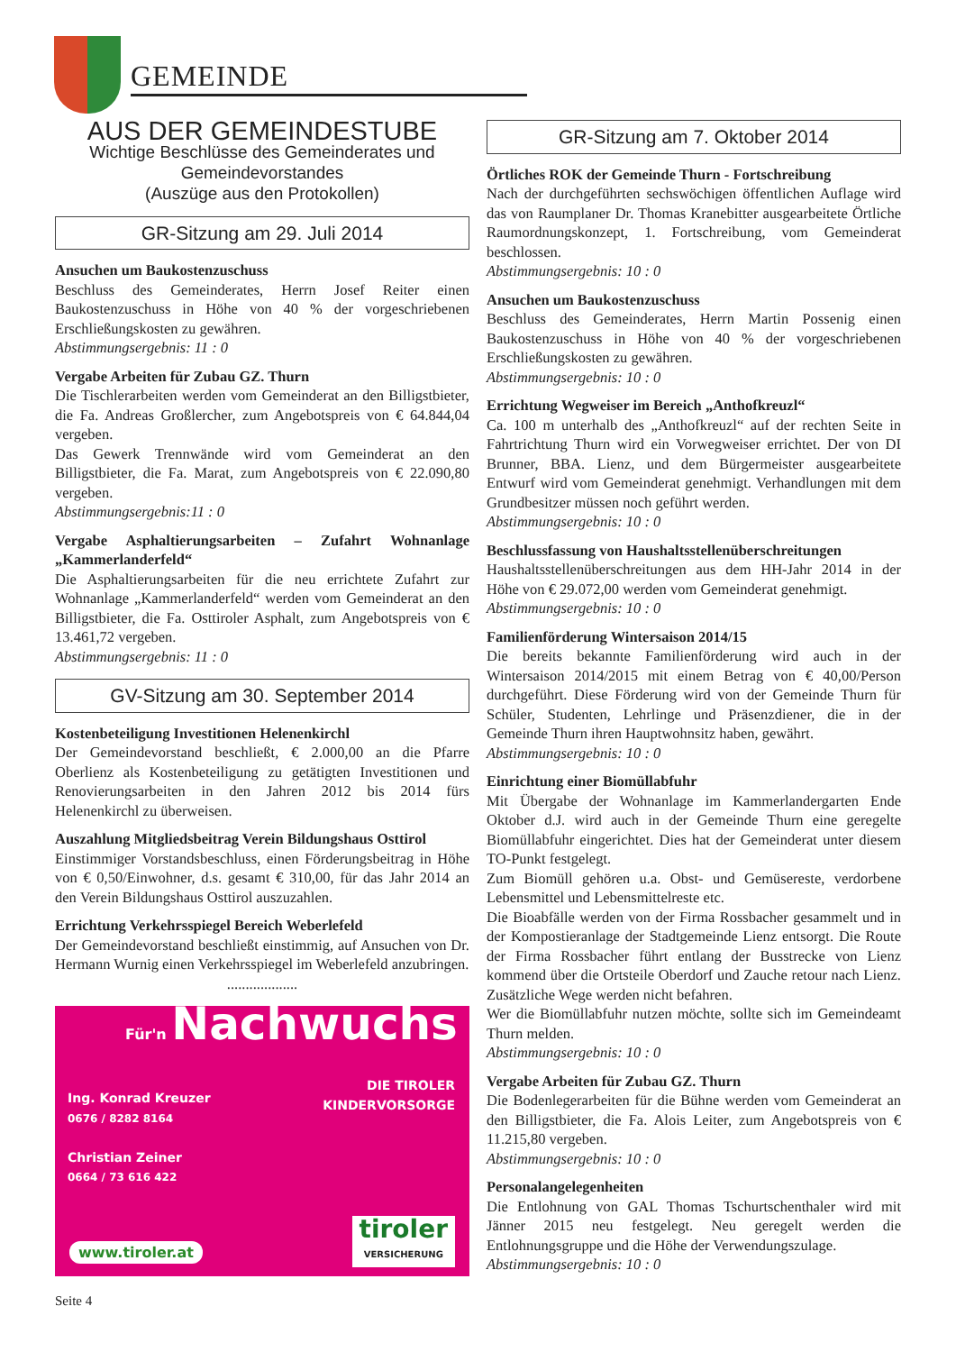GEMEINDE
AUS DER GEMEINDESTUBE
Wichtige Beschlüsse des Gemeinderates und Gemeindevorstandes
(Auszüge aus den Protokollen)
GR-Sitzung am 29. Juli 2014
Ansuchen um Baukostenzuschuss
Beschluss des Gemeinderates, Herrn Josef Reiter einen Baukostenzuschuss in Höhe von 40 % der vorgeschriebenen Erschließungskosten zu gewähren.
Abstimmungsergebnis: 11 : 0
Vergabe Arbeiten für Zubau GZ. Thurn
Die Tischlerarbeiten werden vom Gemeinderat an den Billigstbieter, die Fa. Andreas Großlercher, zum Angebotspreis von € 64.844,04 vergeben.
Das Gewerk Trennwände wird vom Gemeinderat an den Billigstbieter, die Fa. Marat, zum Angebotspreis von € 22.090,80 vergeben.
Abstimmungsergebnis:11 : 0
Vergabe Asphaltierungsarbeiten – Zufahrt Wohnanlage „Kammerlanderfeld“
Die Asphaltierungsarbeiten für die neu errichtete Zufahrt zur Wohnanlage „Kammerlanderfeld“ werden vom Gemeinderat an den Billigstbieter, die Fa. Osttiroler Asphalt, zum Angebotspreis von € 13.461,72 vergeben.
Abstimmungsergebnis: 11 : 0
GV-Sitzung am 30. September 2014
Kostenbeteiligung Investitionen Helenenkirchl
Der Gemeindevorstand beschließt, € 2.000,00 an die Pfarre Oberlienz als Kostenbeteiligung zu getätigten Investitionen und Renovierungsarbeiten in den Jahren 2012 bis 2014 fürs Helenenkirchl zu überweisen.
Auszahlung Mitgliedsbeitrag Verein Bildungshaus Osttirol
Einstimmiger Vorstandsbeschluss, einen Förderungsbeitrag in Höhe von € 0,50/Einwohner, d.s. gesamt € 310,00, für das Jahr 2014 an den Verein Bildungshaus Osttirol auszuzahlen.
Errichtung Verkehrsspiegel Bereich Weberlefeld
Der Gemeindevorstand beschließt einstimmig, auf Ansuchen von Dr. Hermann Wurnig einen Verkehrsspiegel im Weberlefeld anzubringen.
...................
Für'n Nachwuchs
DIE TIROLER
KINDERVORSORGE
Ing. Konrad Kreuzer
0676 / 8282 8164
Christian Zeiner
0664 / 73 616 422
www.tiroler.at
tiroler
VERSICHERUNG
GR-Sitzung am 7. Oktober 2014
Örtliches ROK der Gemeinde Thurn - Fortschreibung
Nach der durchgeführten sechswöchigen öffentlichen Auflage wird das von Raumplaner Dr. Thomas Kranebitter ausgearbeitete Örtliche Raumordnungskonzept, 1. Fortschreibung, vom Gemeinderat beschlossen.
Abstimmungsergebnis: 10 : 0
Ansuchen um Baukostenzuschuss
Beschluss des Gemeinderates, Herrn Martin Possenig einen Baukostenzuschuss in Höhe von 40 % der vorgeschriebenen Erschließungskosten zu gewähren.
Abstimmungsergebnis: 10 : 0
Errichtung Wegweiser im Bereich „Anthofkreuzl“
Ca. 100 m unterhalb des „Anthofkreuzl“ auf der rechten Seite in Fahrtrichtung Thurn wird ein Vorwegweiser errichtet. Der von DI Brunner, BBA. Lienz, und dem Bürgermeister ausgearbeitete Entwurf wird vom Gemeinderat genehmigt. Verhandlungen mit dem Grundbesitzer müssen noch geführt werden.
Abstimmungsergebnis: 10 : 0
Beschlussfassung von Haushaltsstellenüberschreitungen
Haushaltsstellenüberschreitungen aus dem HH-Jahr 2014 in der Höhe von € 29.072,00 werden vom Gemeinderat genehmigt.
Abstimmungsergebnis: 10 : 0
Familienförderung Wintersaison 2014/15
Die bereits bekannte Familienförderung wird auch in der Wintersaison 2014/2015 mit einem Betrag von € 40,00/Person durchgeführt. Diese Förderung wird von der Gemeinde Thurn für Schüler, Studenten, Lehrlinge und Präsenzdiener, die in der Gemeinde Thurn ihren Hauptwohnsitz haben, gewährt.
Abstimmungsergebnis: 10 : 0
Einrichtung einer Biomüllabfuhr
Mit Übergabe der Wohnanlage im Kammerlandergarten Ende Oktober d.J. wird auch in der Gemeinde Thurn eine geregelte Biomüllabfuhr eingerichtet. Dies hat der Gemeinderat unter diesem TO-Punkt festgelegt.
Zum Biomüll gehören u.a. Obst- und Gemüsereste, verdorbene Lebensmittel und Lebensmittelreste etc.
Die Bioabfälle werden von der Firma Rossbacher gesammelt und in der Kompostieranlage der Stadtgemeinde Lienz entsorgt. Die Route der Firma Rossbacher führt entlang der Busstrecke von Lienz kommend über die Ortsteile Oberdorf und Zauche retour nach Lienz. Zusätzliche Wege werden nicht befahren.
Wer die Biomüllabfuhr nutzen möchte, sollte sich im Gemeindeamt Thurn melden.
Abstimmungsergebnis: 10 : 0
Vergabe Arbeiten für Zubau GZ. Thurn
Die Bodenlegerarbeiten für die Bühne werden vom Gemeinderat an den Billigstbieter, die Fa. Alois Leiter, zum Angebotspreis von € 11.215,80 vergeben.
Abstimmungsergebnis: 10 : 0
Personalangelegenheiten
Die Entlohnung von GAL Thomas Tschurtschenthaler wird mit Jänner 2015 neu festgelegt. Neu geregelt werden die Entlohnungsgruppe und die Höhe der Verwendungszulage.
Abstimmungsergebnis: 10 : 0
Seite 4